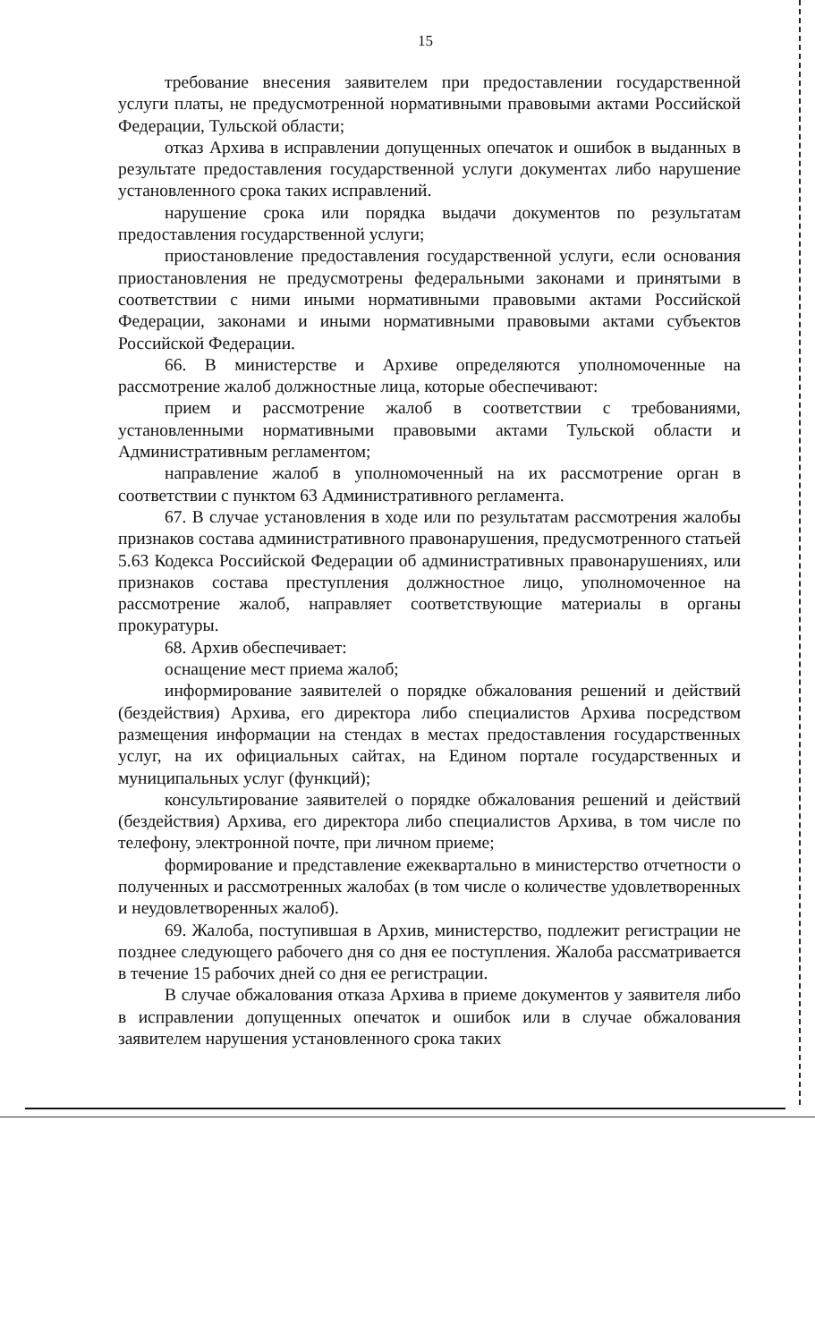15
требование внесения заявителем при предоставлении государственной услуги платы, не предусмотренной нормативными правовыми актами Российской Федерации, Тульской области;
отказ Архива в исправлении допущенных опечаток и ошибок в выданных в результате предоставления государственной услуги документах либо нарушение установленного срока таких исправлений.
нарушение срока или порядка выдачи документов по результатам предоставления государственной услуги;
приостановление предоставления государственной услуги, если основания приостановления не предусмотрены федеральными законами и принятыми в соответствии с ними иными нормативными правовыми актами Российской Федерации, законами и иными нормативными правовыми актами субъектов Российской Федерации.
66. В министерстве и Архиве определяются уполномоченные на рассмотрение жалоб должностные лица, которые обеспечивают:
прием и рассмотрение жалоб в соответствии с требованиями, установленными нормативными правовыми актами Тульской области и Административным регламентом;
направление жалоб в уполномоченный на их рассмотрение орган в соответствии с пунктом 63 Административного регламента.
67. В случае установления в ходе или по результатам рассмотрения жалобы признаков состава административного правонарушения, предусмотренного статьей 5.63 Кодекса Российской Федерации об административных правонарушениях, или признаков состава преступления должностное лицо, уполномоченное на рассмотрение жалоб, направляет соответствующие материалы в органы прокуратуры.
68. Архив обеспечивает:
оснащение мест приема жалоб;
информирование заявителей о порядке обжалования решений и действий (бездействия) Архива, его директора либо специалистов Архива посредством размещения информации на стендах в местах предоставления государственных услуг, на их официальных сайтах, на Едином портале государственных и муниципальных услуг (функций);
консультирование заявителей о порядке обжалования решений и действий (бездействия) Архива, его директора либо специалистов Архива, в том числе по телефону, электронной почте, при личном приеме;
формирование и представление ежеквартально в министерство отчетности о полученных и рассмотренных жалобах (в том числе о количестве удовлетворенных и неудовлетворенных жалоб).
69. Жалоба, поступившая в Архив, министерство, подлежит регистрации не позднее следующего рабочего дня со дня ее поступления. Жалоба рассматривается в течение 15 рабочих дней со дня ее регистрации.
В случае обжалования отказа Архива в приеме документов у заявителя либо в исправлении допущенных опечаток и ошибок или в случае обжалования заявителем нарушения установленного срока таких